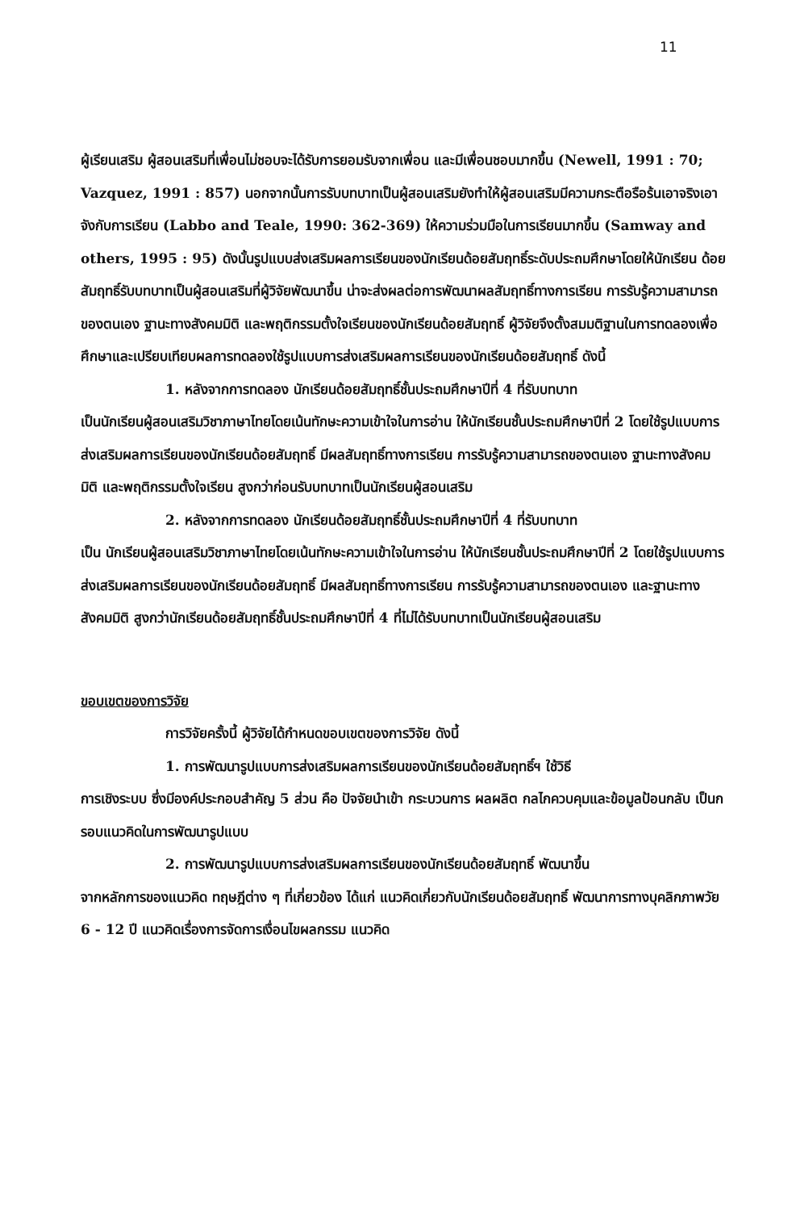11
ผู้เรียนเสริม ผู้สอนเสริมที่เพื่อนไม่ชอบจะได้รับการยอมรับจากเพื่อน และมีเพื่อนชอบมากขึ้น (Newell, 1991 : 70; Vazquez, 1991 : 857) นอกจากนั้นการรับบทบาทเป็นผู้สอนเสริมยังทำให้ผู้สอนเสริมมีความกระตือรือร้นเอาจริงเอาจังกับการเรียน (Labbo and Teale, 1990: 362-369) ให้ความร่วมมือในการเรียนมากขึ้น (Samway and others, 1995 : 95) ดังนั้นรูปแบบส่งเสริมผลการเรียนของนักเรียนด้อยสัมฤทธิ์ระดับประถมศึกษาโดยให้นักเรียน ด้อยสัมฤทธิ์รับบทบาทเป็นผู้สอนเสริมที่ผู้วิจัยพัฒนาขึ้น น่าจะส่งผลต่อการพัฒนาผลสัมฤทธิ์ทางการเรียน การรับรู้ความสามารถของตนเอง ฐานะทางสังคมมิติ และพฤติกรรมตั้งใจเรียนของนักเรียนด้อยสัมฤทธิ์ ผู้วิจัยจึงตั้งสมมติฐานในการทดลองเพื่อศึกษาและเปรียบเทียบผลการทดลองใช้รูปแบบการส่งเสริมผลการเรียนของนักเรียนด้อยสัมฤทธิ์ ดังนี้
1. หลังจากการทดลอง นักเรียนด้อยสัมฤทธิ์ชั้นประถมศึกษาปีที่ 4 ที่รับบทบาท
เป็นนักเรียนผู้สอนเสริมวิชาภาษาไทยโดยเน้นทักษะความเข้าใจในการอ่าน ให้นักเรียนชั้นประถมศึกษาปีที่ 2 โดยใช้รูปแบบการส่งเสริมผลการเรียนของนักเรียนด้อยสัมฤทธิ์ มีผลสัมฤทธิ์ทางการเรียน การรับรู้ความสามารถของตนเอง ฐานะทางสังคมมิติ และพฤติกรรมตั้งใจเรียน สูงกว่าก่อนรับบทบาทเป็นนักเรียนผู้สอนเสริม
2. หลังจากการทดลอง นักเรียนด้อยสัมฤทธิ์ชั้นประถมศึกษาปีที่ 4 ที่รับบทบาท
เป็น นักเรียนผู้สอนเสริมวิชาภาษาไทยโดยเน้นทักษะความเข้าใจในการอ่าน ให้นักเรียนชั้นประถมศึกษาปีที่ 2 โดยใช้รูปแบบการส่งเสริมผลการเรียนของนักเรียนด้อยสัมฤทธิ์ มีผลสัมฤทธิ์ทางการเรียน การรับรู้ความสามารถของตนเอง และฐานะทางสังคมมิติ สูงกว่านักเรียนด้อยสัมฤทธิ์ชั้นประถมศึกษาปีที่ 4 ที่ไม่ได้รับบทบาทเป็นนักเรียนผู้สอนเสริม
ขอบเขตของการวิจัย
การวิจัยครั้งนี้ ผู้วิจัยได้กำหนดขอบเขตของการวิจัย ดังนี้
1. การพัฒนารูปแบบการส่งเสริมผลการเรียนของนักเรียนด้อยสัมฤทธิ์ฯ ใช้วิธี
การเชิงระบบ ซึ่งมีองค์ประกอบสำคัญ 5 ส่วน คือ ปัจจัยนำเข้า กระบวนการ ผลผลิต กลไกควบคุมและข้อมูลป้อนกลับ เป็นกรอบแนวคิดในการพัฒนารูปแบบ
2. การพัฒนารูปแบบการส่งเสริมผลการเรียนของนักเรียนด้อยสัมฤทธิ์ พัฒนาขึ้น
จากหลักการของแนวคิด ทฤษฎีต่าง ๆ ที่เกี่ยวข้อง ได้แก่ แนวคิดเกี่ยวกับนักเรียนด้อยสัมฤทธิ์ พัฒนาการทางบุคลิกภาพวัย 6 - 12 ปี แนวคิดเรื่องการจัดการเงื่อนไขผลกรรม แนวคิด